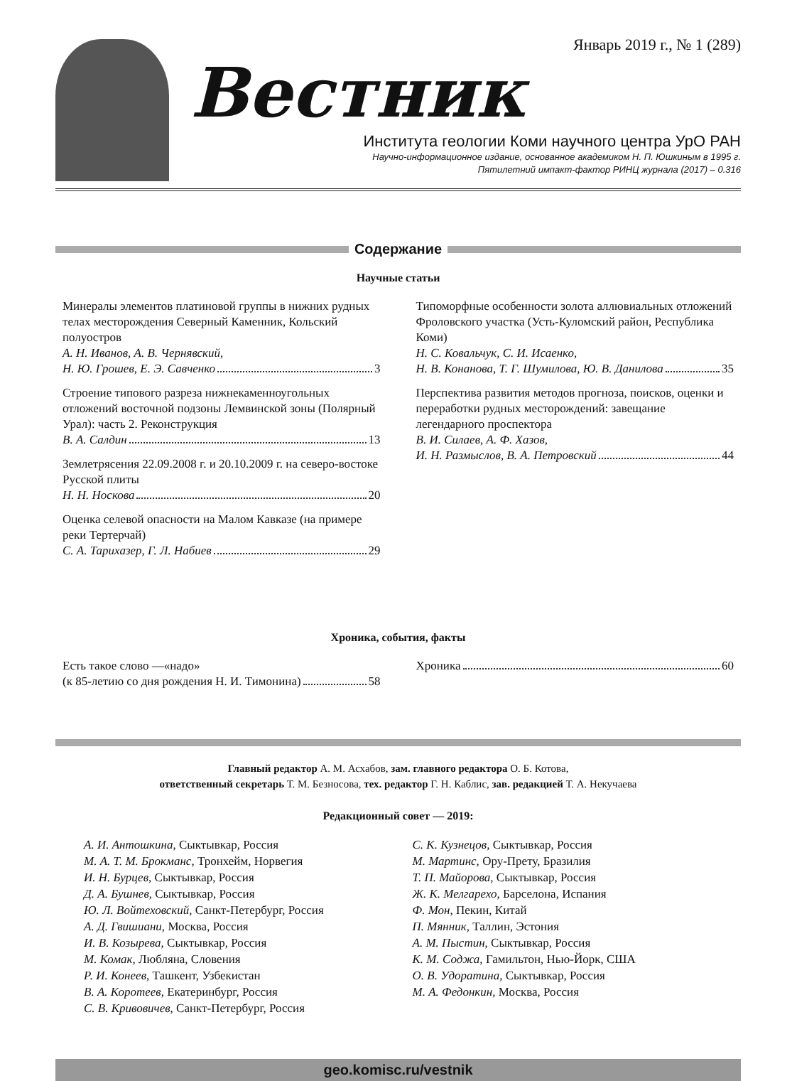Январь 2019 г., № 1 (289)
Вестник
Института геологии Коми научного центра УрО РАН
Научно-информационное издание, основанное академиком Н. П. Юшкиным в 1995 г.
Пятилетний импакт-фактор РИНЦ журнала (2017) – 0.316
Содержание
Научные статьи
Минералы элементов платиновой группы в нижних рудных телах месторождения Северный Каменник, Кольский полуостров
А. Н. Иванов, А. В. Чернявский,
Н. Ю. Грошев, Е. Э. Савченко 3
Строение типового разреза нижнекаменноугольных отложений восточной подзоны Лемвинской зоны (Полярный Урал): часть 2. Реконструкция
В. А. Салдин 13
Землетрясения 22.09.2008 г. и 20.10.2009 г. на северо-востоке Русской плиты
Н. Н. Носкова 20
Оценка селевой опасности на Малом Кавказе (на примере реки Тертерчай)
С. А. Тарихазер, Г. Л. Набиев 29
Типоморфные особенности золота аллювиальных отложений Фроловского участка (Усть-Куломский район, Республика Коми)
Н. С. Ковальчук, С. И. Исаенко,
Н. В. Конанова, Т. Г. Шумилова, Ю. В. Данилова 35
Перспектива развития методов прогноза, поисков, оценки и переработки рудных месторождений: завещание легендарного проспектора
В. И. Силаев, А. Ф. Хазов,
И. Н. Размыслов, В. А. Петровский 44
Хроника, события, факты
Есть такое слово —«надо»
(к 85-летию со дня рождения Н. И. Тимонина) 58
Хроника 60
Главный редактор А. М. Асхабов, зам. главного редактора О. Б. Котова,
ответственный секретарь Т. М. Безносова, тех. редактор Г. Н. Каблис, зав. редакцией Т. А. Некучаева
Редакционный совет — 2019:
А. И. Антошкина, Сыктывкар, Россия
М. А. Т. М. Брокманс, Тронхейм, Норвегия
И. Н. Бурцев, Сыктывкар, Россия
Д. А. Бушнев, Сыктывкар, Россия
Ю. Л. Войтеховский, Санкт-Петербург, Россия
А. Д. Гвишиани, Москва, Россия
И. В. Козырева, Сыктывкар, Россия
М. Комак, Любляна, Словения
Р. И. Конеев, Ташкент, Узбекистан
В. А. Коротеев, Екатеринбург, Россия
С. В. Кривовичев, Санкт-Петербург, Россия
С. К. Кузнецов, Сыктывкар, Россия
М. Мартинс, Ору-Прету, Бразилия
Т. П. Майорова, Сыктывкар, Россия
Ж. К. Мелгарехо, Барселона, Испания
Ф. Мон, Пекин, Китай
П. Мянник, Таллин, Эстония
А. М. Пыстин, Сыктывкар, Россия
К. М. Соджа, Гамильтон, Нью-Йорк, США
О. В. Удоратина, Сыктывкар, Россия
М. А. Федонкин, Москва, Россия
geo.komisc.ru/vestnik